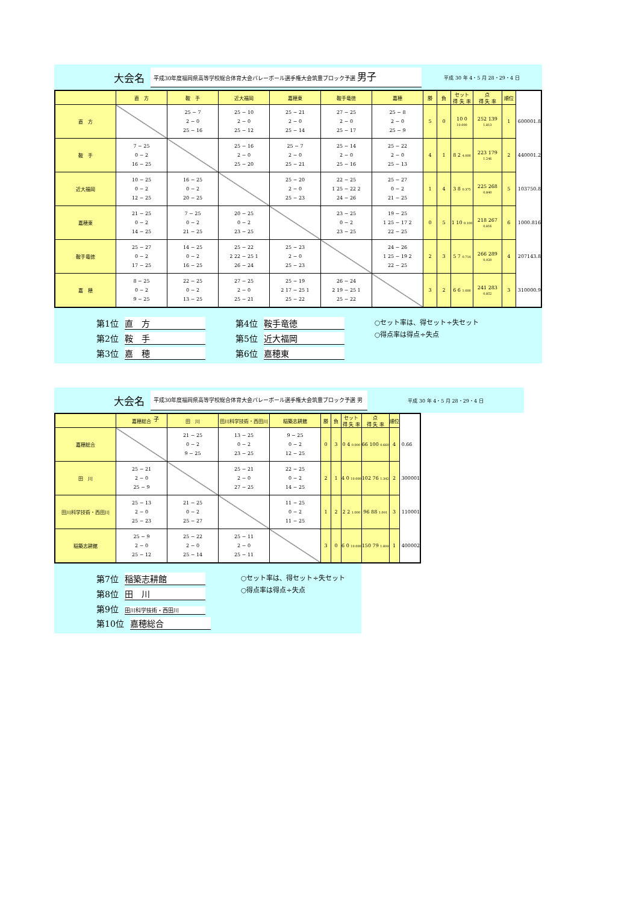大会名
平成30年度福岡県高等学校総合体育大会バレーボール選手権大会筑豊ブロック予選 男子
平成 30 年 4・5 月 28・29・4 日
| | 直 方 | 鞍 手 | 近大福岡 | 嘉穂東 | 鞍手竜徳 | 嘉穂 | 勝 | 負 | セット 得 失 率 | 点 得 失 率 | 順位 | |
| --- | --- | --- | --- | --- | --- | --- | --- | --- | --- | --- | --- | --- |
| 直 方 | | 25 − 7 2 − 0 25 − 16 | 25 − 10 2 − 0 25 − 12 | 25 − 21 2 − 0 25 − 14 | 27 − 25 2 − 0 25 − 17 | 25 − 8 2 − 0 25 − 9 | 5 | 0 | 10 0 10.000 | 252 139 1.813 | 1 | 600001.8 |
| 鞍 手 | 7 − 25 0 − 2 16 − 25 | | 25 − 16 2 − 0 25 − 20 | 25 − 7 2 − 0 25 − 21 | 25 − 14 2 − 0 25 − 16 | 25 − 22 2 − 0 25 − 13 | 4 | 1 | 8 2 4.000 | 223 179 1.246 | 2 | 440001.2 |
| 近大福岡 | 10 − 25 0 − 2 12 − 25 | 16 − 25 0 − 2 20 − 25 | | 25 − 20 2 − 0 25 − 23 | 22 − 25 1 25 − 22 2 24 − 26 | 25 − 27 0 − 2 21 − 25 | 1 | 4 | 3 8 0.375 | 225 268 0.840 | 5 | 103750.8 |
| 嘉穂東 | 21 − 25 0 − 2 14 − 25 | 7 − 25 0 − 2 21 − 25 | 20 − 25 0 − 2 23 − 25 | | 23 − 25 0 − 2 23 − 25 | 19 − 25 1 25 − 17 2 22 − 25 | 0 | 5 | 1 10 0.100 | 218 267 0.816 | 6 | 1000.816 |
| 鞍手竜徳 | 25 − 27 0 − 2 17 − 25 | 14 − 25 0 − 2 16 − 25 | 25 − 22 2 22 − 25 1 26 − 24 | 25 − 23 2 − 0 25 − 23 | | 24 − 26 1 25 − 19 2 22 − 25 | 2 | 3 | 5 7 0.714 | 266 289 0.920 | 4 | 207143.8 |
| 嘉 穂 | 8 − 25 0 − 2 9 − 25 | 22 − 25 0 − 2 13 − 25 | 27 − 25 2 − 0 25 − 21 | 25 − 19 2 17 − 25 1 25 − 22 | 26 − 24 2 19 − 25 1 25 − 22 | | 3 | 2 | 6 6 1.000 | 241 283 0.852 | 3 | 310000.9 |
第1位 直　方
第2位 鞍　手
第3位 嘉　穂
第4位 鞍手竜徳
第5位 近大福岡
第6位 嘉穂東
○セット率は、得セット÷失セット
○得点率は得点÷失点
大会名
平成30年度福岡県高等学校総合体育大会バレーボール選手権大会筑豊ブロック予選 男子
平成 30 年 4・5 月 28・29・4 日
| | 嘉穂総合 | 田 川 | 田川科学技術・西田川 | 稲築志耕館 | 勝 | 負 | セット 得 失 率 | 点 得 失 率 | 順位 | |
| --- | --- | --- | --- | --- | --- | --- | --- | --- | --- | --- |
| 嘉穂総合 | | 21 − 25 0 − 2 9 − 25 | 13 − 25 0 − 2 23 − 25 | 9 − 25 0 − 2 12 − 25 | 0 | 3 | 0 4 0.000 | 66 100 0.660 | 4 | 0.66 |
| 田 川 | 25 − 21 2 − 0 25 − 9 | | 25 − 21 2 − 0 27 − 25 | 22 − 25 0 − 2 14 − 25 | 2 | 1 | 4 0 10.000 | 102 76 1.342 | 2 | 300001 |
| 田川科学技術・西田川 | 25 − 13 2 − 0 25 − 23 | 21 − 25 0 − 2 25 − 27 | | 11 − 25 0 − 2 11 − 25 | 1 | 2 | 2 2 1.000 | 96 88 1.091 | 3 | 110001 |
| 稲築志耕館 | 25 − 9 2 − 0 25 − 12 | 25 − 22 2 − 0 25 − 14 | 25 − 11 2 − 0 25 − 11 | | 3 | 0 | 6 0 10.000 | 150 79 1.899 | 1 | 400002 |
第7位 稲築志耕館
第8位 田　川
第9位 田川科学技術・西田川
第10位 嘉穂総合
○セット率は、得セット÷失セット
○得点率は得点÷失点